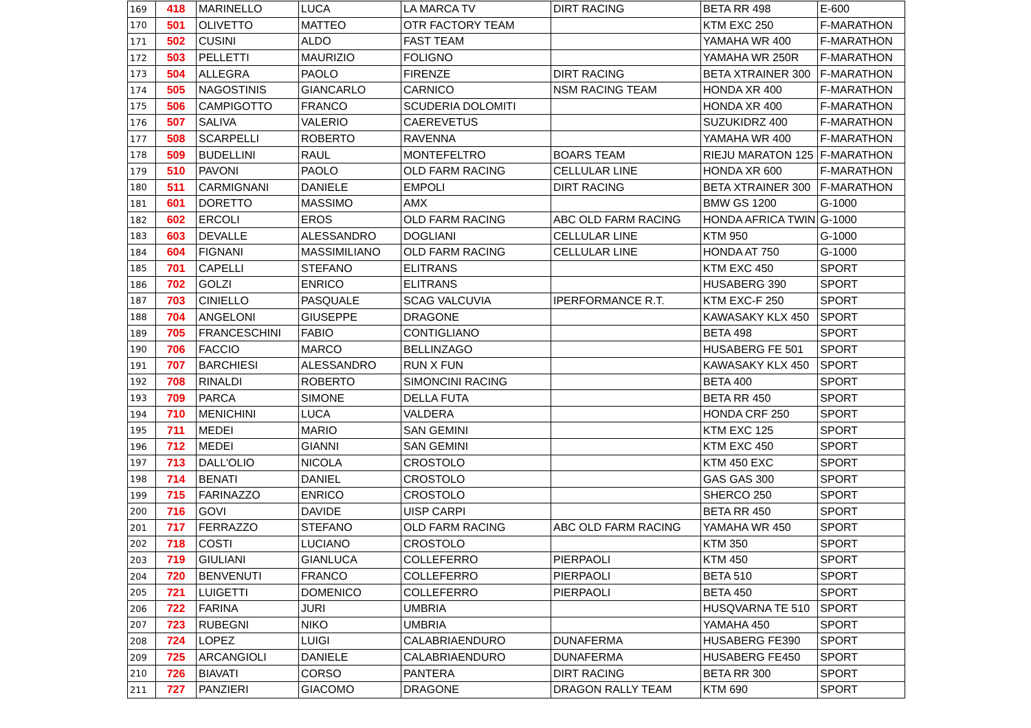| 169 | 418 | MARINELLO | LUCA | LA MARCA TV | DIRT RACING | BETA RR 498 | E-600 |
| 170 | 501 | OLIVETTO | MATTEO | OTR FACTORY TEAM | | KTM EXC 250 | F-MARATHON |
| 171 | 502 | CUSINI | ALDO | FAST TEAM | | YAMAHA WR 400 | F-MARATHON |
| 172 | 503 | PELLETTI | MAURIZIO | FOLIGNO | | YAMAHA WR 250R | F-MARATHON |
| 173 | 504 | ALLEGRA | PAOLO | FIRENZE | DIRT RACING | BETA XTRAINER 300 | F-MARATHON |
| 174 | 505 | NAGOSTINIS | GIANCARLO | CARNICO | NSM RACING TEAM | HONDA XR 400 | F-MARATHON |
| 175 | 506 | CAMPIGOTTO | FRANCO | SCUDERIA DOLOMITI | | HONDA XR 400 | F-MARATHON |
| 176 | 507 | SALIVA | VALERIO | CAEREVETUS | | SUZUKIDRZ 400 | F-MARATHON |
| 177 | 508 | SCARPELLI | ROBERTO | RAVENNA | | YAMAHA WR 400 | F-MARATHON |
| 178 | 509 | BUDELLINI | RAUL | MONTEFELTRO | BOARS TEAM | RIEJU MARATON 125 | F-MARATHON |
| 179 | 510 | PAVONI | PAOLO | OLD FARM RACING | CELLULAR LINE | HONDA XR 600 | F-MARATHON |
| 180 | 511 | CARMIGNANI | DANIELE | EMPOLI | DIRT RACING | BETA XTRAINER 300 | F-MARATHON |
| 181 | 601 | DORETTO | MASSIMO | AMX | | BMW GS 1200 | G-1000 |
| 182 | 602 | ERCOLI | EROS | OLD FARM RACING | ABC OLD FARM RACING | HONDA AFRICA TWIN | G-1000 |
| 183 | 603 | DEVALLE | ALESSANDRO | DOGLIANI | CELLULAR LINE | KTM 950 | G-1000 |
| 184 | 604 | FIGNANI | MASSIMILIANO | OLD FARM RACING | CELLULAR LINE | HONDA AT 750 | G-1000 |
| 185 | 701 | CAPELLI | STEFANO | ELITRANS | | KTM EXC 450 | SPORT |
| 186 | 702 | GOLZI | ENRICO | ELITRANS | | HUSABERG 390 | SPORT |
| 187 | 703 | CINIELLO | PASQUALE | SCAG VALCUVIA | IPERFORMANCE R.T. | KTM EXC-F 250 | SPORT |
| 188 | 704 | ANGELONI | GIUSEPPE | DRAGONE | | KAWASAKY KLX 450 | SPORT |
| 189 | 705 | FRANCESCHINI | FABIO | CONTIGLIANO | | BETA 498 | SPORT |
| 190 | 706 | FACCIO | MARCO | BELLINZAGO | | HUSABERG FE 501 | SPORT |
| 191 | 707 | BARCHIESI | ALESSANDRO | RUN X FUN | | KAWASAKY KLX 450 | SPORT |
| 192 | 708 | RINALDI | ROBERTO | SIMONCINI RACING | | BETA 400 | SPORT |
| 193 | 709 | PARCA | SIMONE | DELLA FUTA | | BETA RR 450 | SPORT |
| 194 | 710 | MENICHINI | LUCA | VALDERA | | HONDA CRF 250 | SPORT |
| 195 | 711 | MEDEI | MARIO | SAN GEMINI | | KTM EXC 125 | SPORT |
| 196 | 712 | MEDEI | GIANNI | SAN GEMINI | | KTM EXC 450 | SPORT |
| 197 | 713 | DALL'OLIO | NICOLA | CROSTOLO | | KTM 450 EXC | SPORT |
| 198 | 714 | BENATI | DANIEL | CROSTOLO | | GAS GAS 300 | SPORT |
| 199 | 715 | FARINAZZO | ENRICO | CROSTOLO | | SHERCO 250 | SPORT |
| 200 | 716 | GOVI | DAVIDE | UISP CARPI | | BETA RR 450 | SPORT |
| 201 | 717 | FERRAZZO | STEFANO | OLD FARM RACING | ABC OLD FARM RACING | YAMAHA WR 450 | SPORT |
| 202 | 718 | COSTI | LUCIANO | CROSTOLO | | KTM 350 | SPORT |
| 203 | 719 | GIULIANI | GIANLUCA | COLLEFERRO | PIERPAOLI | KTM 450 | SPORT |
| 204 | 720 | BENVENUTI | FRANCO | COLLEFERRO | PIERPAOLI | BETA 510 | SPORT |
| 205 | 721 | LUIGETTI | DOMENICO | COLLEFERRO | PIERPAOLI | BETA 450 | SPORT |
| 206 | 722 | FARINA | JURI | UMBRIA | | HUSQVARNA TE 510 | SPORT |
| 207 | 723 | RUBEGNI | NIKO | UMBRIA | | YAMAHA 450 | SPORT |
| 208 | 724 | LOPEZ | LUIGI | CALABRIAENDURO | DUNAFERMA | HUSABERG FE390 | SPORT |
| 209 | 725 | ARCANGIOLI | DANIELE | CALABRIAENDURO | DUNAFERMA | HUSABERG FE450 | SPORT |
| 210 | 726 | BIAVATI | CORSO | PANTERA | DIRT RACING | BETA RR 300 | SPORT |
| 211 | 727 | PANZIERI | GIACOMO | DRAGONE | DRAGON RALLY TEAM | KTM 690 | SPORT |